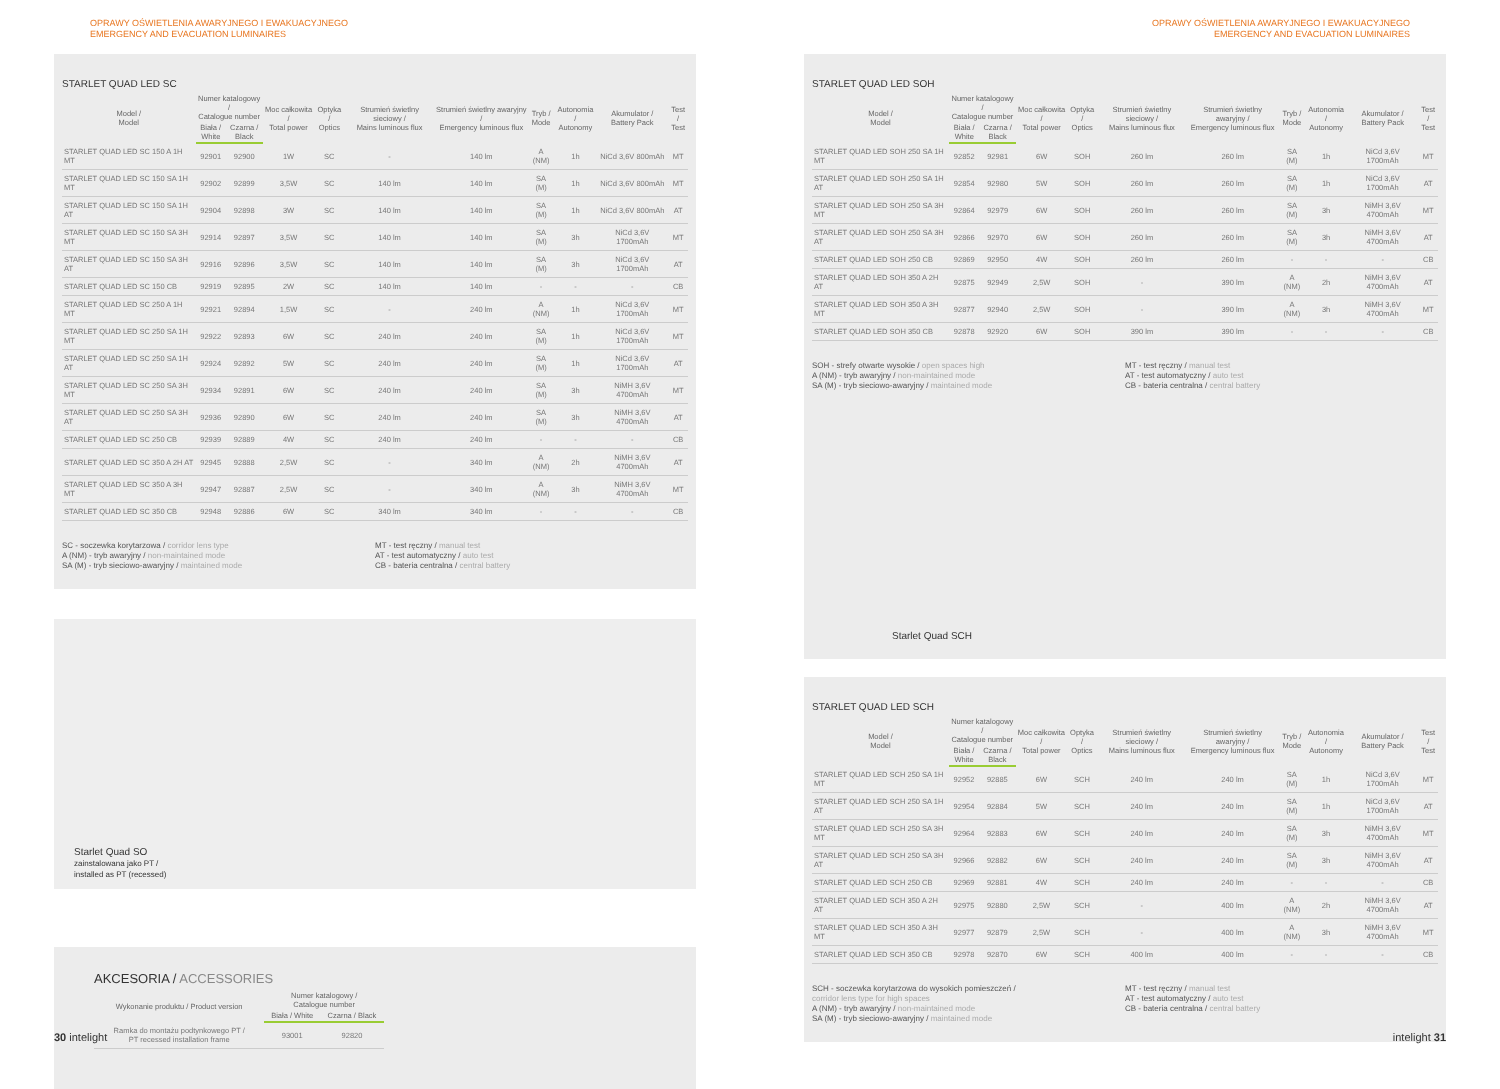OPRAWY OŚWIETLENIA AWARYJNEGO I EWAKUACYJNEGO
EMERGENCY AND EVACUATION LUMINAIRES
OPRAWY OŚWIETLENIA AWARYJNEGO I EWAKUACYJNEGO
EMERGENCY AND EVACUATION LUMINAIRES
STARLET QUAD LED SC
| Model / Model | Numer katalogowy / Catalogue number | | Moc całkowita / Total power | Optyka / Optics | Strumień świetlny sieciowy / Mains luminous flux | Strumień świetlny awaryjny / Emergency luminous flux | Tryb / Mode | Autonomia / Autonomy | Akumulator / Battery Pack | Test / Test |
| --- | --- | --- | --- | --- | --- | --- | --- | --- | --- | --- |
| | Biała / White | Czarna / Black | | | | | | | | |
| STARLET QUAD LED SC 150 A 1H MT | 92901 | 92900 | 1W | SC | - | 140 lm | A (NM) | 1h | NiCd 3,6V 800mAh | MT |
| STARLET QUAD LED SC 150 SA 1H MT | 92902 | 92899 | 3,5W | SC | 140 lm | 140 lm | SA (M) | 1h | NiCd 3,6V 800mAh | MT |
| STARLET QUAD LED SC 150 SA 1H AT | 92904 | 92898 | 3W | SC | 140 lm | 140 lm | SA (M) | 1h | NiCd 3,6V 800mAh | AT |
| STARLET QUAD LED SC 150 SA 3H MT | 92914 | 92897 | 3,5W | SC | 140 lm | 140 lm | SA (M) | 3h | NiCd 3,6V 1700mAh | MT |
| STARLET QUAD LED SC 150 SA 3H AT | 92916 | 92896 | 3,5W | SC | 140 lm | 140 lm | SA (M) | 3h | NiCd 3,6V 1700mAh | AT |
| STARLET QUAD LED SC 150 CB | 92919 | 92895 | 2W | SC | 140 lm | 140 lm | - | - | - | CB |
| STARLET QUAD LED SC 250 A 1H MT | 92921 | 92894 | 1,5W | SC | - | 240 lm | A (NM) | 1h | NiCd 3,6V 1700mAh | MT |
| STARLET QUAD LED SC 250 SA 1H MT | 92922 | 92893 | 6W | SC | 240 lm | 240 lm | SA (M) | 1h | NiCd 3,6V 1700mAh | MT |
| STARLET QUAD LED SC 250 SA 1H AT | 92924 | 92892 | 5W | SC | 240 lm | 240 lm | SA (M) | 1h | NiCd 3,6V 1700mAh | AT |
| STARLET QUAD LED SC 250 SA 3H MT | 92934 | 92891 | 6W | SC | 240 lm | 240 lm | SA (M) | 3h | NiMH 3,6V 4700mAh | MT |
| STARLET QUAD LED SC 250 SA 3H AT | 92936 | 92890 | 6W | SC | 240 lm | 240 lm | SA (M) | 3h | NiMH 3,6V 4700mAh | AT |
| STARLET QUAD LED SC 250 CB | 92939 | 92889 | 4W | SC | 240 lm | 240 lm | - | - | - | CB |
| STARLET QUAD LED SC 350 A 2H AT | 92945 | 92888 | 2,5W | SC | - | 340 lm | A (NM) | 2h | NiMH 3,6V 4700mAh | AT |
| STARLET QUAD LED SC 350 A 3H MT | 92947 | 92887 | 2,5W | SC | - | 340 lm | A (NM) | 3h | NiMH 3,6V 4700mAh | MT |
| STARLET QUAD LED SC 350 CB | 92948 | 92886 | 6W | SC | 340 lm | 340 lm | - | - | - | CB |
SC - soczewka korytarzowa / corridor lens type
A (NM) - tryb awaryjny / non-maintained mode
SA (M) - tryb sieciowo-awaryjny / maintained mode
MT - test ręczny / manual test
AT - test automatyczny / auto test
CB - bateria centralna / central battery
Starlet Quad SO
zainstalowana jako PT /
installed as PT (recessed)
AKCESORIA / ACCESSORIES
| Wykonanie produktu / Product version | Numer katalogowy / Catalogue number | |
| --- | --- | --- |
| | Biała / White | Czarna / Black |
| Ramka do montażu podtynkowego PT / PT recessed installation frame | 93001 | 92820 |
STARLET QUAD LED SOH
| Model / Model | Numer katalogowy / Catalogue number | | Moc całkowita / Total power | Optyka / Optics | Strumień świetlny sieciowy / Mains luminous flux | Strumień świetlny awaryjny / Emergency luminous flux | Tryb / Mode | Autonomia / Autonomy | Akumulator / Battery Pack | Test / Test |
| --- | --- | --- | --- | --- | --- | --- | --- | --- | --- | --- |
| | Biała / White | Czarna / Black | | | | | | | | |
| STARLET QUAD LED SOH 250 SA 1H MT | 92852 | 92981 | 6W | SOH | 260 lm | 260 lm | SA (M) | 1h | NiCd 3,6V 1700mAh | MT |
| STARLET QUAD LED SOH 250 SA 1H AT | 92854 | 92980 | 5W | SOH | 260 lm | 260 lm | SA (M) | 1h | NiCd 3,6V 1700mAh | AT |
| STARLET QUAD LED SOH 250 SA 3H MT | 92864 | 92979 | 6W | SOH | 260 lm | 260 lm | SA (M) | 3h | NiMH 3,6V 4700mAh | MT |
| STARLET QUAD LED SOH 250 SA 3H AT | 92866 | 92970 | 6W | SOH | 260 lm | 260 lm | SA (M) | 3h | NiMH 3,6V 4700mAh | AT |
| STARLET QUAD LED SOH 250 CB | 92869 | 92950 | 4W | SOH | 260 lm | 260 lm | - | - | - | CB |
| STARLET QUAD LED SOH 350 A 2H AT | 92875 | 92949 | 2,5W | SOH | - | 390 lm | A (NM) | 2h | NiMH 3,6V 4700mAh | AT |
| STARLET QUAD LED SOH 350 A 3H MT | 92877 | 92940 | 2,5W | SOH | - | 390 lm | A (NM) | 3h | NiMH 3,6V 4700mAh | MT |
| STARLET QUAD LED SOH 350 CB | 92878 | 92920 | 6W | SOH | 390 lm | 390 lm | - | - | - | CB |
SOH - strefy otwarte wysokie / open spaces high
A (NM) - tryb awaryjny / non-maintained mode
SA (M) - tryb sieciowo-awaryjny / maintained mode
MT - test ręczny / manual test
AT - test automatyczny / auto test
CB - bateria centralna / central battery
Starlet Quad SCH
STARLET QUAD LED SCH
| Model / Model | Numer katalogowy / Catalogue number | | Moc całkowita / Total power | Optyka / Optics | Strumień świetlny sieciowy / Mains luminous flux | Strumień świetlny awaryjny / Emergency luminous flux | Tryb / Mode | Autonomia / Autonomy | Akumulator / Battery Pack | Test / Test |
| --- | --- | --- | --- | --- | --- | --- | --- | --- | --- | --- |
| | Biała / White | Czarna / Black | | | | | | | | |
| STARLET QUAD LED SCH 250 SA 1H MT | 92952 | 92885 | 6W | SCH | 240 lm | 240 lm | SA (M) | 1h | NiCd 3,6V 1700mAh | MT |
| STARLET QUAD LED SCH 250 SA 1H AT | 92954 | 92884 | 5W | SCH | 240 lm | 240 lm | SA (M) | 1h | NiCd 3,6V 1700mAh | AT |
| STARLET QUAD LED SCH 250 SA 3H MT | 92964 | 92883 | 6W | SCH | 240 lm | 240 lm | SA (M) | 3h | NiMH 3,6V 4700mAh | MT |
| STARLET QUAD LED SCH 250 SA 3H AT | 92966 | 92882 | 6W | SCH | 240 lm | 240 lm | SA (M) | 3h | NiMH 3,6V 4700mAh | AT |
| STARLET QUAD LED SCH 250 CB | 92969 | 92881 | 4W | SCH | 240 lm | 240 lm | - | - | - | CB |
| STARLET QUAD LED SCH 350 A 2H AT | 92975 | 92880 | 2,5W | SCH | - | 400 lm | A (NM) | 2h | NiMH 3,6V 4700mAh | AT |
| STARLET QUAD LED SCH 350 A 3H MT | 92977 | 92879 | 2,5W | SCH | - | 400 lm | A (NM) | 3h | NiMH 3,6V 4700mAh | MT |
| STARLET QUAD LED SCH 350 CB | 92978 | 92870 | 6W | SCH | 400 lm | 400 lm | - | - | - | CB |
SCH - soczewka korytarzowa do wysokich pomieszczeń /
corridor lens type for high spaces
A (NM) - tryb awaryjny / non-maintained mode
SA (M) - tryb sieciowo-awaryjny / maintained mode
MT - test ręczny / manual test
AT - test automatyczny / auto test
CB - bateria centralna / central battery
30 intelight intelight 31